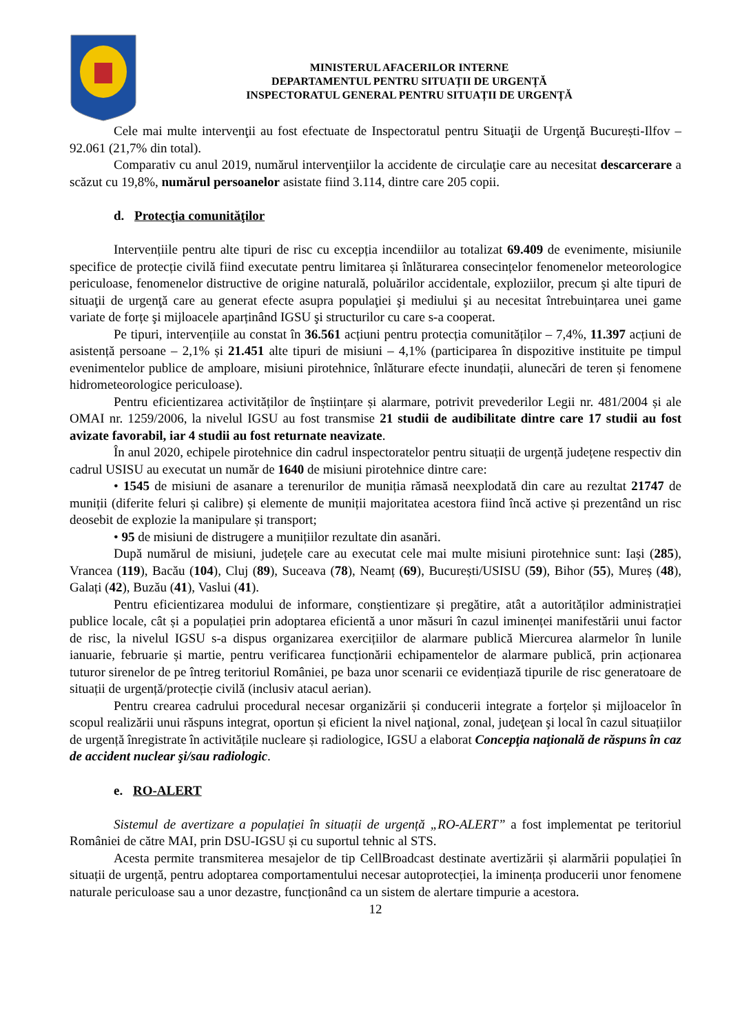MINISTERUL AFACERILOR INTERNE
DEPARTAMENTUL PENTRU SITUAȚII DE URGENȚĂ
INSPECTORATUL GENERAL PENTRU SITUAȚII DE URGENȚĂ
Cele mai multe intervenţii au fost efectuate de Inspectoratul pentru Situaţii de Urgenţă București-Ilfov – 92.061 (21,7% din total).
Comparativ cu anul 2019, numărul intervenţiilor la accidente de circulaţie care au necesitat descarcerare a scăzut cu 19,8%, numărul persoanelor asistate fiind 3.114, dintre care 205 copii.
d. Protecţia comunităţilor
Intervențiile pentru alte tipuri de risc cu excepția incendiilor au totalizat 69.409 de evenimente, misiunile specifice de protecție civilă fiind executate pentru limitarea și înlăturarea consecințelor fenomenelor meteorologice periculoase, fenomenelor distructive de origine naturală, poluărilor accidentale, exploziilor, precum şi alte tipuri de situaţii de urgenţă care au generat efecte asupra populaţiei şi mediului şi au necesitat întrebuințarea unei game variate de forțe şi mijloacele aparținând IGSU şi structurilor cu care s-a cooperat.
Pe tipuri, intervențiile au constat în 36.561 acțiuni pentru protecția comunităților – 7,4%, 11.397 acțiuni de asistență persoane – 2,1% și 21.451 alte tipuri de misiuni – 4,1% (participarea în dispozitive instituite pe timpul evenimentelor publice de amploare, misiuni pirotehnice, înlăturare efecte inundații, alunecări de teren și fenomene hidrometeorologice periculoase).
Pentru eficientizarea activităților de înștiințare și alarmare, potrivit prevederilor Legii nr. 481/2004 și ale OMAI nr. 1259/2006, la nivelul IGSU au fost transmise 21 studii de audibilitate dintre care 17 studii au fost avizate favorabil, iar 4 studii au fost returnate neavizate.
În anul 2020, echipele pirotehnice din cadrul inspectoratelor pentru situații de urgență județene respectiv din cadrul USISU au executat un număr de 1640 de misiuni pirotehnice dintre care:
• 1545 de misiuni de asanare a terenurilor de muniția rămasă neexplodată din care au rezultat 21747 de muniții (diferite feluri și calibre) și elemente de muniții majoritatea acestora fiind încă active și prezentând un risc deosebit de explozie la manipulare și transport;
• 95 de misiuni de distrugere a munițiilor rezultate din asanări.
După numărul de misiuni, județele care au executat cele mai multe misiuni pirotehnice sunt: Iași (285), Vrancea (119), Bacău (104), Cluj (89), Suceava (78), Neamț (69), București/USISU (59), Bihor (55), Mureș (48), Galați (42), Buzău (41), Vaslui (41).
Pentru eficientizarea modului de informare, conștientizare și pregătire, atât a autorităților administrației publice locale, cât și a populației prin adoptarea eficientă a unor măsuri în cazul iminenței manifestării unui factor de risc, la nivelul IGSU s-a dispus organizarea exercițiilor de alarmare publică Miercurea alarmelor în lunile ianuarie, februarie și martie, pentru verificarea funcționării echipamentelor de alarmare publică, prin acționarea tuturor sirenelor de pe întreg teritoriul României, pe baza unor scenarii ce evidențiază tipurile de risc generatoare de situații de urgență/protecție civilă (inclusiv atacul aerian).
Pentru crearea cadrului procedural necesar organizării și conducerii integrate a forțelor și mijloacelor în scopul realizării unui răspuns integrat, oportun și eficient la nivel naţional, zonal, judeţean şi local în cazul situațiilor de urgență înregistrate în activitățile nucleare și radiologice, IGSU a elaborat Concepţia naţională de răspuns în caz de accident nuclear şi/sau radiologic.
e. RO-ALERT
Sistemul de avertizare a populației în situații de urgență „RO-ALERT” a fost implementat pe teritoriul României de către MAI, prin DSU-IGSU și cu suportul tehnic al STS.
Acesta permite transmiterea mesajelor de tip CellBroadcast destinate avertizării și alarmării populației în situații de urgență, pentru adoptarea comportamentului necesar autoprotecției, la iminența producerii unor fenomene naturale periculoase sau a unor dezastre, funcționând ca un sistem de alertare timpurie a acestora.
12